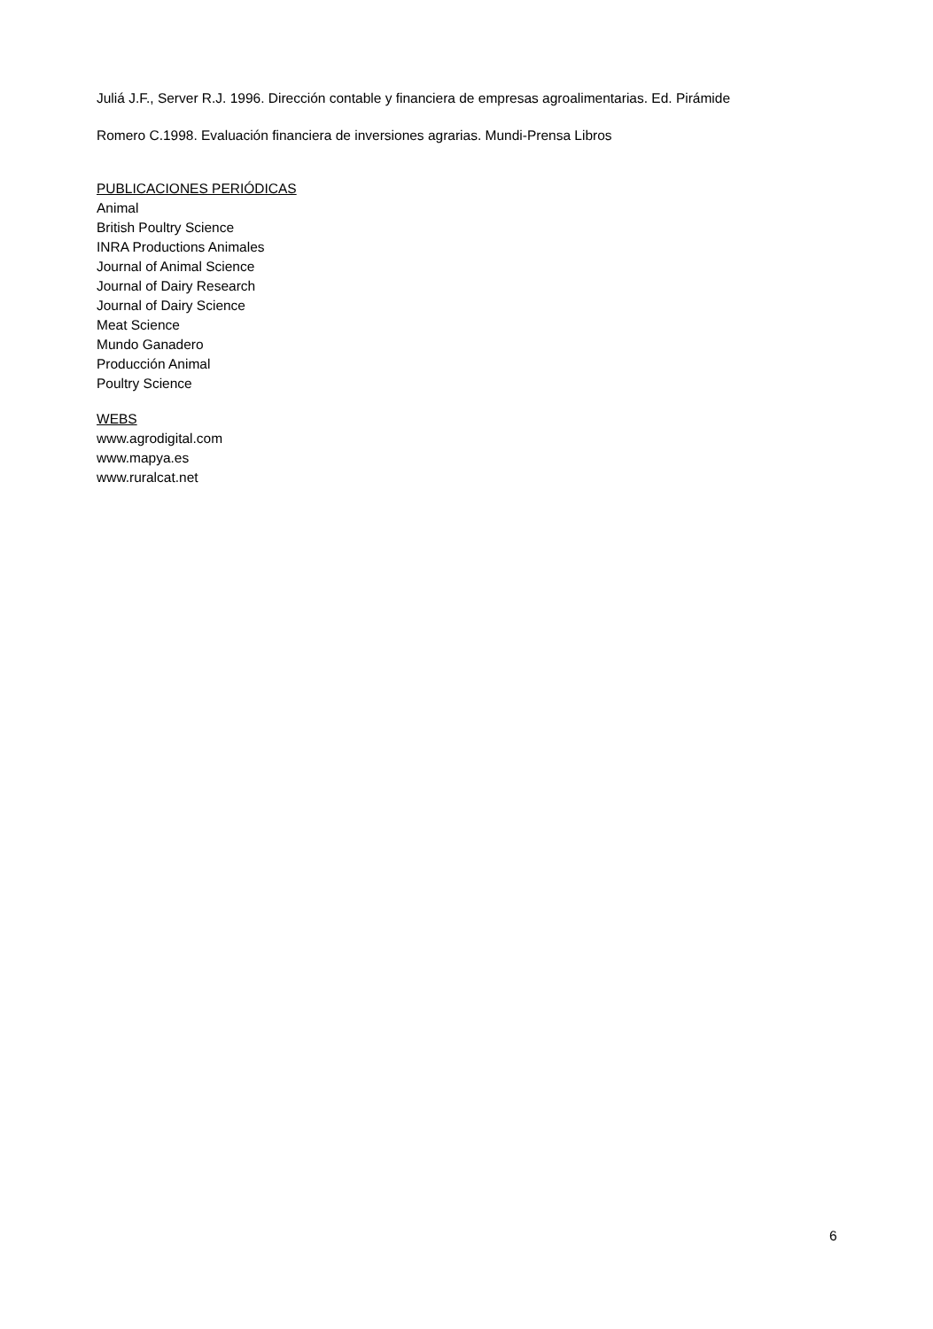Juliá J.F., Server R.J. 1996. Dirección contable y financiera de empresas agroalimentarias. Ed. Pirámide
Romero C.1998. Evaluación financiera de inversiones agrarias. Mundi-Prensa Libros
PUBLICACIONES PERIÓDICAS
Animal
British Poultry Science
INRA Productions Animales
Journal of Animal Science
Journal of Dairy Research
Journal of Dairy Science
Meat Science
Mundo Ganadero
Producción Animal
Poultry Science
WEBS
www.agrodigital.com
www.mapya.es
www.ruralcat.net
6